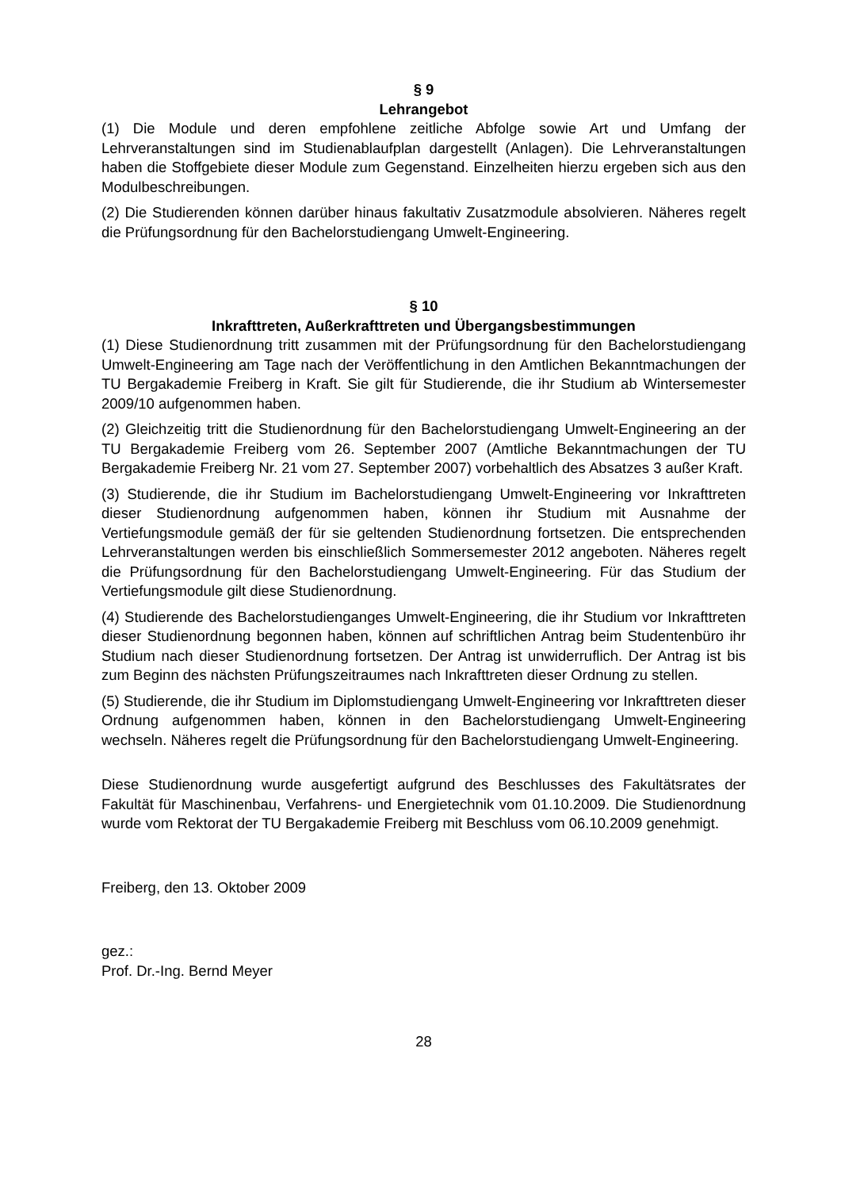§ 9
Lehrangebot
(1) Die Module und deren empfohlene zeitliche Abfolge sowie Art und Umfang der Lehrveranstaltungen sind im Studienablaufplan dargestellt (Anlagen). Die Lehrveranstaltungen haben die Stoffgebiete dieser Module zum Gegenstand. Einzelheiten hierzu ergeben sich aus den Modulbeschreibungen.
(2) Die Studierenden können darüber hinaus fakultativ Zusatzmodule absolvieren. Näheres regelt die Prüfungsordnung für den Bachelorstudiengang Umwelt-Engineering.
§ 10
Inkrafttreten, Außerkrafttreten und Übergangsbestimmungen
(1) Diese Studienordnung tritt zusammen mit der Prüfungsordnung für den Bachelorstudiengang Umwelt-Engineering am Tage nach der Veröffentlichung in den Amtlichen Bekanntmachungen der TU Bergakademie Freiberg in Kraft. Sie gilt für Studierende, die ihr Studium ab Wintersemester 2009/10 aufgenommen haben.
(2) Gleichzeitig tritt die Studienordnung für den Bachelorstudiengang Umwelt-Engineering an der TU Bergakademie Freiberg vom 26. September 2007 (Amtliche Bekanntmachungen der TU Bergakademie Freiberg Nr. 21 vom 27. September 2007) vorbehaltlich des Absatzes 3 außer Kraft.
(3) Studierende, die ihr Studium im Bachelorstudiengang Umwelt-Engineering vor Inkrafttreten dieser Studienordnung aufgenommen haben, können ihr Studium mit Ausnahme der Vertiefungsmodule gemäß der für sie geltenden Studienordnung fortsetzen. Die entsprechenden Lehrveranstaltungen werden bis einschließlich Sommersemester 2012 angeboten. Näheres regelt die Prüfungsordnung für den Bachelorstudiengang Umwelt-Engineering. Für das Studium der Vertiefungsmodule gilt diese Studienordnung.
(4) Studierende des Bachelorstudienganges Umwelt-Engineering, die ihr Studium vor Inkrafttreten dieser Studienordnung begonnen haben, können auf schriftlichen Antrag beim Studentenbüro ihr Studium nach dieser Studienordnung fortsetzen. Der Antrag ist unwiderruflich. Der Antrag ist bis zum Beginn des nächsten Prüfungszeitraumes nach Inkrafttreten dieser Ordnung zu stellen.
(5) Studierende, die ihr Studium im Diplomstudiengang Umwelt-Engineering vor Inkrafttreten dieser Ordnung aufgenommen haben, können in den Bachelorstudiengang Umwelt-Engineering wechseln. Näheres regelt die Prüfungsordnung für den Bachelorstudiengang Umwelt-Engineering.
Diese Studienordnung wurde ausgefertigt aufgrund des Beschlusses des Fakultätsrates der Fakultät für Maschinenbau, Verfahrens- und Energietechnik vom 01.10.2009. Die Studienordnung wurde vom Rektorat der TU Bergakademie Freiberg mit Beschluss vom 06.10.2009 genehmigt.
Freiberg, den 13. Oktober 2009
gez.:
Prof. Dr.-Ing. Bernd Meyer
28